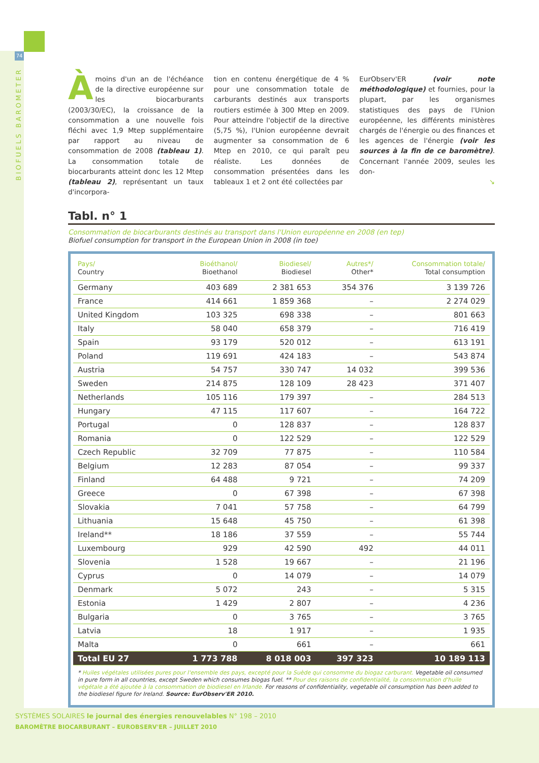74
BIOFUELS BAROMETER
Àmoins d'un an de l'échéance de la directive européenne sur les biocarburants (2003/30/EC), la croissance de la consommation a une nouvelle fois fléchi avec 1,9 Mtep supplémentaire par rapport au niveau de consommation de 2008 (tableau 1). La consommation totale de biocarburants atteint donc les 12 Mtep (tableau 2), représentant un taux d'incorpora-
tion en contenu énergétique de 4 % pour une consommation totale de carburants destinés aux transports routiers estimée à 300 Mtep en 2009. Pour atteindre l'objectif de la directive (5,75 %), l'Union européenne devrait augmenter sa consommation de 6 Mtep en 2010, ce qui paraît peu réaliste. Les données de consommation présentées dans les tableaux 1 et 2 ont été collectées par
EurObserv'ER (voir note méthodologique) et fournies, pour la plupart, par les organismes statistiques des pays de l'Union européenne, les différents ministères chargés de l'énergie ou des finances et les agences de l'énergie (voir les sources à la fin de ce baromètre). Concernant l'année 2009, seules les don-
↘
Tabl. n° 1
Consommation de biocarburants destinés au transport dans l'Union européenne en 2008 (en tep)
Biofuel consumption for transport in the European Union in 2008 (in toe)
| Pays/ Country | Bioéthanol/ Bioethanol | Biodiesel/ Biodiesel | Autres*/ Other* | Consommation totale/ Total consumption |
| --- | --- | --- | --- | --- |
| Germany | 403 689 | 2 381 653 | 354 376 | 3 139 726 |
| France | 414 661 | 1 859 368 | – | 2 274 029 |
| United Kingdom | 103 325 | 698 338 | – | 801 663 |
| Italy | 58 040 | 658 379 | – | 716 419 |
| Spain | 93 179 | 520 012 | – | 613 191 |
| Poland | 119 691 | 424 183 | – | 543 874 |
| Austria | 54 757 | 330 747 | 14 032 | 399 536 |
| Sweden | 214 875 | 128 109 | 28 423 | 371 407 |
| Netherlands | 105 116 | 179 397 | – | 284 513 |
| Hungary | 47 115 | 117 607 | – | 164 722 |
| Portugal | 0 | 128 837 | – | 128 837 |
| Romania | 0 | 122 529 | – | 122 529 |
| Czech Republic | 32 709 | 77 875 | – | 110 584 |
| Belgium | 12 283 | 87 054 | – | 99 337 |
| Finland | 64 488 | 9 721 | – | 74 209 |
| Greece | 0 | 67 398 | – | 67 398 |
| Slovakia | 7 041 | 57 758 | – | 64 799 |
| Lithuania | 15 648 | 45 750 | – | 61 398 |
| Ireland** | 18 186 | 37 559 | – | 55 744 |
| Luxembourg | 929 | 42 590 | 492 | 44 011 |
| Slovenia | 1 528 | 19 667 | – | 21 196 |
| Cyprus | 0 | 14 079 | – | 14 079 |
| Denmark | 5 072 | 243 | – | 5 315 |
| Estonia | 1 429 | 2 807 | – | 4 236 |
| Bulgaria | 0 | 3 765 | – | 3 765 |
| Latvia | 18 | 1 917 | – | 1 935 |
| Malta | 0 | 661 | – | 661 |
| Total EU 27 | 1 773 788 | 8 018 003 | 397 323 | 10 189 113 |
* Huiles végétales utilisées pures pour l'ensemble des pays, excepté pour la Suède qui consomme du biogaz carburant. Vegetable oil consumed in pure form in all countries, except Sweden which consumes biogas fuel. ** Pour des raisons de confidentialité, la consommation d'huile végétale a été ajoutée à la consommation de biodiesel en Irlande. For reasons of confidentiality, vegetable oil consumption has been added to the biodiesel figure for Ireland. Source: EurObserv'ER 2010.
SYSTÈMES SOLAIRES le journal des énergies renouvelables N° 198 – 2010
BAROMÈTRE BIOCARBURANT – EUROBSERV'ER – JUILLET 2010